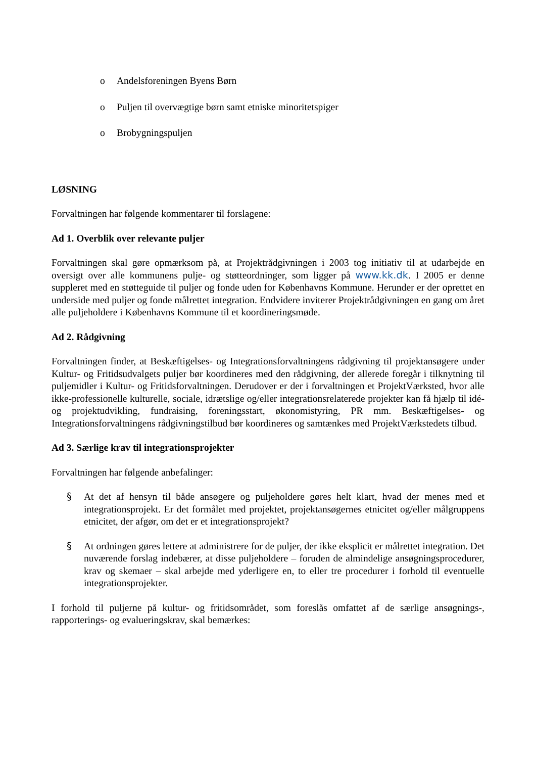o Andelsforeningen Byens Børn
o Puljen til overvægtige børn samt etniske minoritetspiger
o Brobygningspuljen
LØSNING
Forvaltningen har følgende kommentarer til forslagene:
Ad 1. Overblik over relevante puljer
Forvaltningen skal gøre opmærksom på, at Projektrådgivningen i 2003 tog initiativ til at udarbejde en oversigt over alle kommunens pulje- og støtteordninger, som ligger på www.kk.dk. I 2005 er denne suppleret med en støtteguide til puljer og fonde uden for Københavns Kommune. Herunder er der oprettet en underside med puljer og fonde målrettet integration. Endvidere inviterer Projektrådgivningen en gang om året alle puljeholdere i Københavns Kommune til et koordineringsmøde.
Ad 2. Rådgivning
Forvaltningen finder, at Beskæftigelses- og Integrationsforvaltningens rådgivning til projektansøgere under Kultur- og Fritidsudvalgets puljer bør koordineres med den rådgivning, der allerede foregår i tilknytning til puljemidler i Kultur- og Fritidsforvaltningen. Derudover er der i forvaltningen et ProjektVærksted, hvor alle ikke-professionelle kulturelle, sociale, idrætslige og/eller integrationsrelaterede projekter kan få hjælp til idé- og projektudvikling, fundraising, foreningsstart, økonomistyring, PR mm. Beskæftigelses- og Integrationsforvaltningens rådgivningstilbud bør koordineres og samtænkes med ProjektVærkstedets tilbud.
Ad 3. Særlige krav til integrationsprojekter
Forvaltningen har følgende anbefalinger:
§ At det af hensyn til både ansøgere og puljeholdere gøres helt klart, hvad der menes med et integrationsprojekt. Er det formålet med projektet, projektansøgernes etnicitet og/eller målgruppens etnicitet, der afgør, om det er et integrationsprojekt?
§ At ordningen gøres lettere at administrere for de puljer, der ikke eksplicit er målrettet integration. Det nuværende forslag indebærer, at disse puljeholdere – foruden de almindelige ansøgningsprocedurer, krav og skemaer – skal arbejde med yderligere en, to eller tre procedurer i forhold til eventuelle integrationsprojekter.
I forhold til puljerne på kultur- og fritidsområdet, som foreslås omfattet af de særlige ansøgnings-, rapporterings- og evalueringskrav, skal bemærkes: